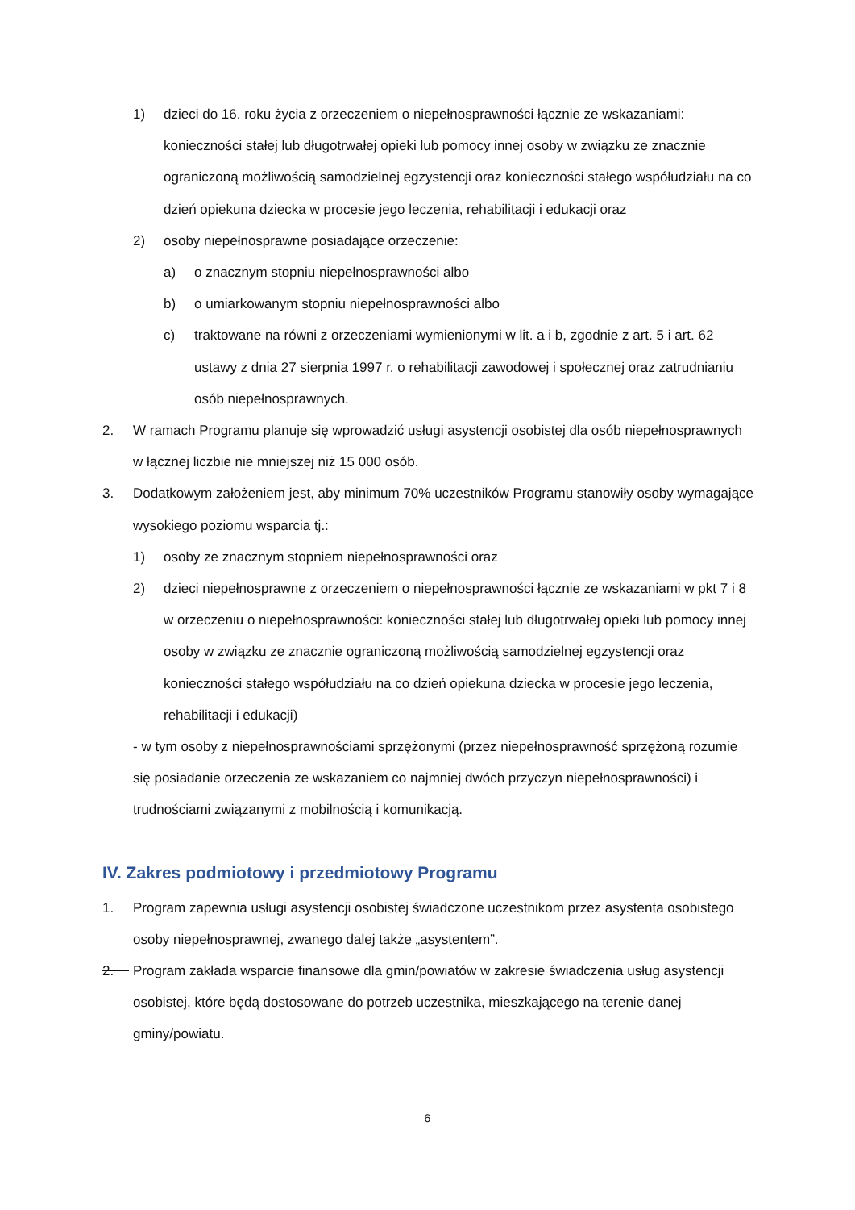1) dzieci do 16. roku życia z orzeczeniem o niepełnosprawności łącznie ze wskazaniami: konieczności stałej lub długotrwałej opieki lub pomocy innej osoby w związku ze znacznie ograniczoną możliwością samodzielnej egzystencji oraz konieczności stałego współudziału na co dzień opiekuna dziecka w procesie jego leczenia, rehabilitacji i edukacji oraz
2) osoby niepełnosprawne posiadające orzeczenie:
a) o znacznym stopniu niepełnosprawności albo
b) o umiarkowanym stopniu niepełnosprawności albo
c) traktowane na równi z orzeczeniami wymienionymi w lit. a i b, zgodnie z art. 5 i art. 62 ustawy z dnia 27 sierpnia 1997 r. o rehabilitacji zawodowej i społecznej oraz zatrudnianiu osób niepełnosprawnych.
2. W ramach Programu planuje się wprowadzić usługi asystencji osobistej dla osób niepełnosprawnych w łącznej liczbie nie mniejszej niż 15 000 osób.
3. Dodatkowym założeniem jest, aby minimum 70% uczestników Programu stanowiły osoby wymagające wysokiego poziomu wsparcia tj.:
1) osoby ze znacznym stopniem niepełnosprawności oraz
2) dzieci niepełnosprawne z orzeczeniem o niepełnosprawności łącznie ze wskazaniami w pkt 7 i 8 w orzeczeniu o niepełnosprawności: konieczności stałej lub długotrwałej opieki lub pomocy innej osoby w związku ze znacznie ograniczoną możliwością samodzielnej egzystencji oraz konieczności stałego współudziału na co dzień opiekuna dziecka w procesie jego leczenia, rehabilitacji i edukacji)
- w tym osoby z niepełnosprawnościami sprzężonymi (przez niepełnosprawność sprzężoną rozumie się posiadanie orzeczenia ze wskazaniem co najmniej dwóch przyczyn niepełnosprawności) i trudnościami związanymi z mobilnością i komunikacją.
IV. Zakres podmiotowy i przedmiotowy Programu
1. Program zapewnia usługi asystencji osobistej świadczone uczestnikom przez asystenta osobistego osoby niepełnosprawnej, zwanego dalej także „asystentem”.
2. Program zakłada wsparcie finansowe dla gmin/powiatów w zakresie świadczenia usług asystencji osobistej, które będą dostosowane do potrzeb uczestnika, mieszkającego na terenie danej gminy/powiatu.
6